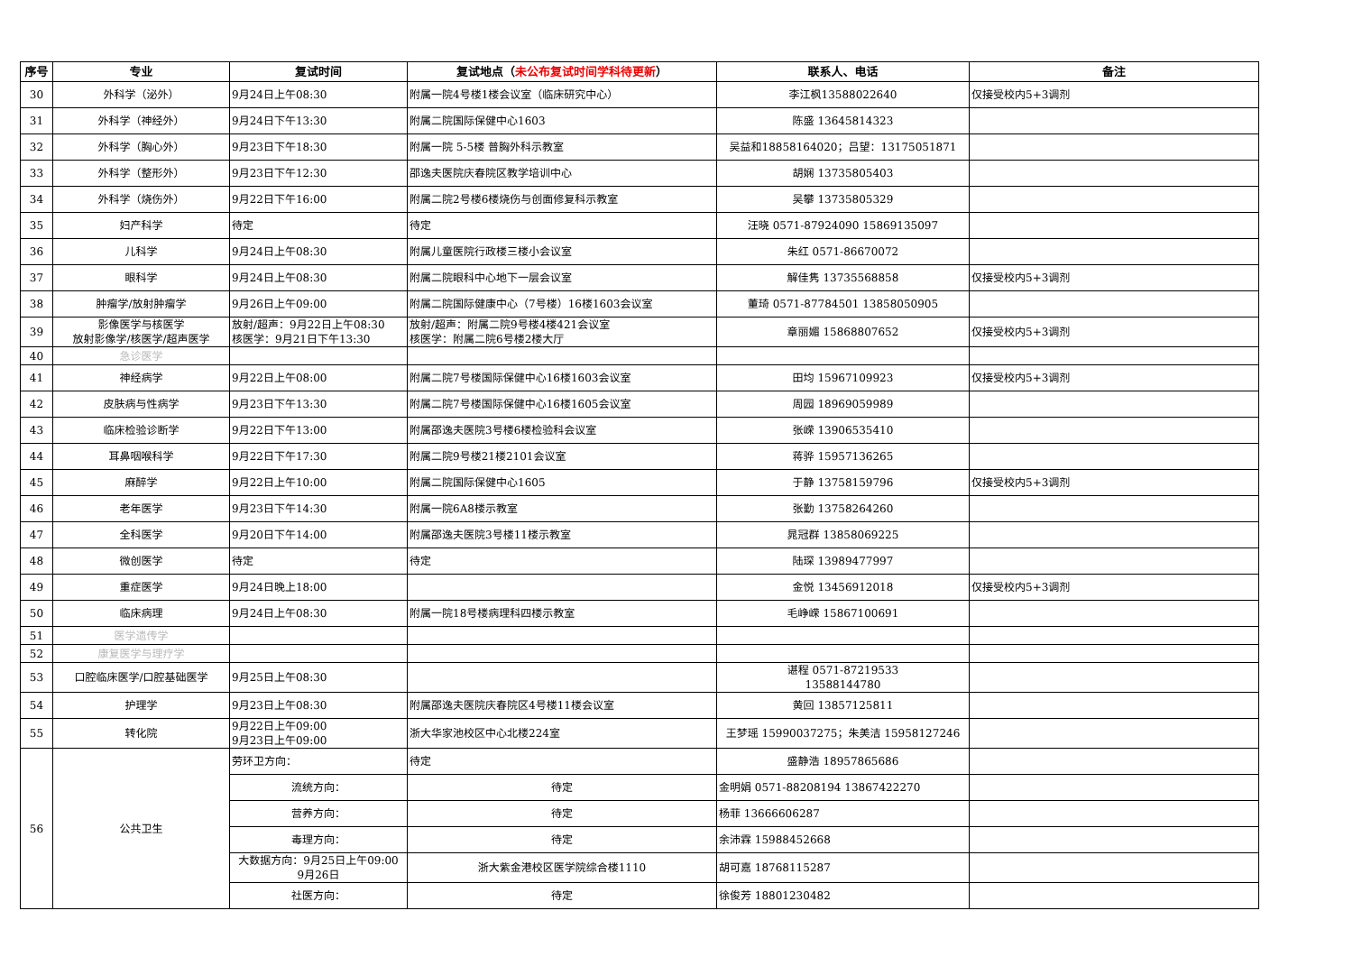| 序号 | 专业 | 复试时间 | 复试地点（ 未公布复试时间学科待更新 ） | 联系人、电话 | 备注 |
| --- | --- | --- | --- | --- | --- |
| 30 | 外科学（泌外） | 9月24日上午08:30 | 附属一院4号楼1楼会议室（临床研究中心） | 李江枫13588022640 | 仅接受校内5+3调剂 |
| 31 | 外科学（神经外） | 9月24日下午13:30 | 附属二院国际保健中心1603 | 陈盛 13645814323 | |
| 32 | 外科学（胸心外） | 9月23日下午18:30 | 附属一院 5-5楼 普胸外科示教室 | 吴益和18858164020；吕望：13175051871 | |
| 33 | 外科学（整形外） | 9月23日下午12:30 | 邵逸夫医院庆春院区教学培训中心 | 胡娴 13735805403 | |
| 34 | 外科学（烧伤外） | 9月22日下午16:00 | 附属二院2号楼6楼烧伤与创面修复科示教室 | 吴攀 13735805329 | |
| 35 | 妇产科学 | 待定 | 待定 | 汪晓 0571-87924090 15869135097 | |
| 36 | 儿科学 | 9月24日上午08:30 | 附属儿童医院行政楼三楼小会议室 | 朱红 0571-86670072 | |
| 37 | 眼科学 | 9月24日上午08:30 | 附属二院眼科中心地下一层会议室 | 解佳隽 13735568858 | 仅接受校内5+3调剂 |
| 38 | 肿瘤学/放射肿瘤学 | 9月26日上午09:00 | 附属二院国际健康中心（7号楼）16楼1603会议室 | 董琦 0571-87784501 13858050905 | |
| 39 | 影像医学与核医学 放射影像学/核医学/超声医学 | 放射/超声：9月22日上午08:30 核医学：9月21日下午13:30 | 放射/超声：附属二院9号楼4楼421会议室 核医学：附属二院6号楼2楼大厅 | 章丽媚 15868807652 | 仅接受校内5+3调剂 |
| 40 | 急诊医学 | | | | |
| 41 | 神经病学 | 9月22日上午08:00 | 附属二院7号楼国际保健中心16楼1603会议室 | 田均 15967109923 | 仅接受校内5+3调剂 |
| 42 | 皮肤病与性病学 | 9月23日下午13:30 | 附属二院7号楼国际保健中心16楼1605会议室 | 周园 18969059989 | |
| 43 | 临床检验诊断学 | 9月22日下午13:00 | 附属邵逸夫医院3号楼6楼检验科会议室 | 张嵘 13906535410 | |
| 44 | 耳鼻咽喉科学 | 9月22日下午17:30 | 附属二院9号楼21楼2101会议室 | 蒋骅 15957136265 | |
| 45 | 麻醉学 | 9月22日上午10:00 | 附属二院国际保健中心1605 | 于静 13758159796 | 仅接受校内5+3调剂 |
| 46 | 老年医学 | 9月23日下午14:30 | 附属一院6A8楼示教室 | 张勤 13758264260 | |
| 47 | 全科医学 | 9月20日下午14:00 | 附属邵逸夫医院3号楼11楼示教室 | 晁冠群 13858069225 | |
| 48 | 微创医学 | 待定 | 待定 | 陆琛 13989477997 | |
| 49 | 重症医学 | 9月24日晚上18:00 | | 金悦 13456912018 | 仅接受校内5+3调剂 |
| 50 | 临床病理 | 9月24日上午08:30 | 附属一院18号楼病理科四楼示教室 | 毛峥嵘 15867100691 | |
| 51 | 医学遗传学 | | | | |
| 52 | 康复医学与理疗学 | | | | |
| 53 | 口腔临床医学/口腔基础医学 | 9月25日上午08:30 | | 谌程 0571-87219533 13588144780 | |
| 54 | 护理学 | 9月23日上午08:30 | 附属邵逸夫医院庆春院区4号楼11楼会议室 | 黄回 13857125811 | |
| 55 | 转化院 | 9月22日上午09:00 9月23日上午09:00 | 浙大华家池校区中心北楼224室 | 王梦瑶 15990037275；朱美洁 15958127246 | |
| 56 | 公共卫生 | 劳环卫方向： | 待定 | 盛静浩 18957865686 | |
| | | 流统方向： | 待定 | 金明娟 0571-88208194 13867422270 | |
| | | 营养方向： | 待定 | 杨菲 13666606287 | |
| | | 毒理方向： | 待定 | 余沛霖 15988452668 | |
| | | 大数据方向：9月25日上午09:00 9月26日 | 浙大紫金港校区医学院综合楼1110 | 胡可嘉 18768115287 | |
| | | 社医方向： | 待定 | 徐俊芳 18801230482 | |